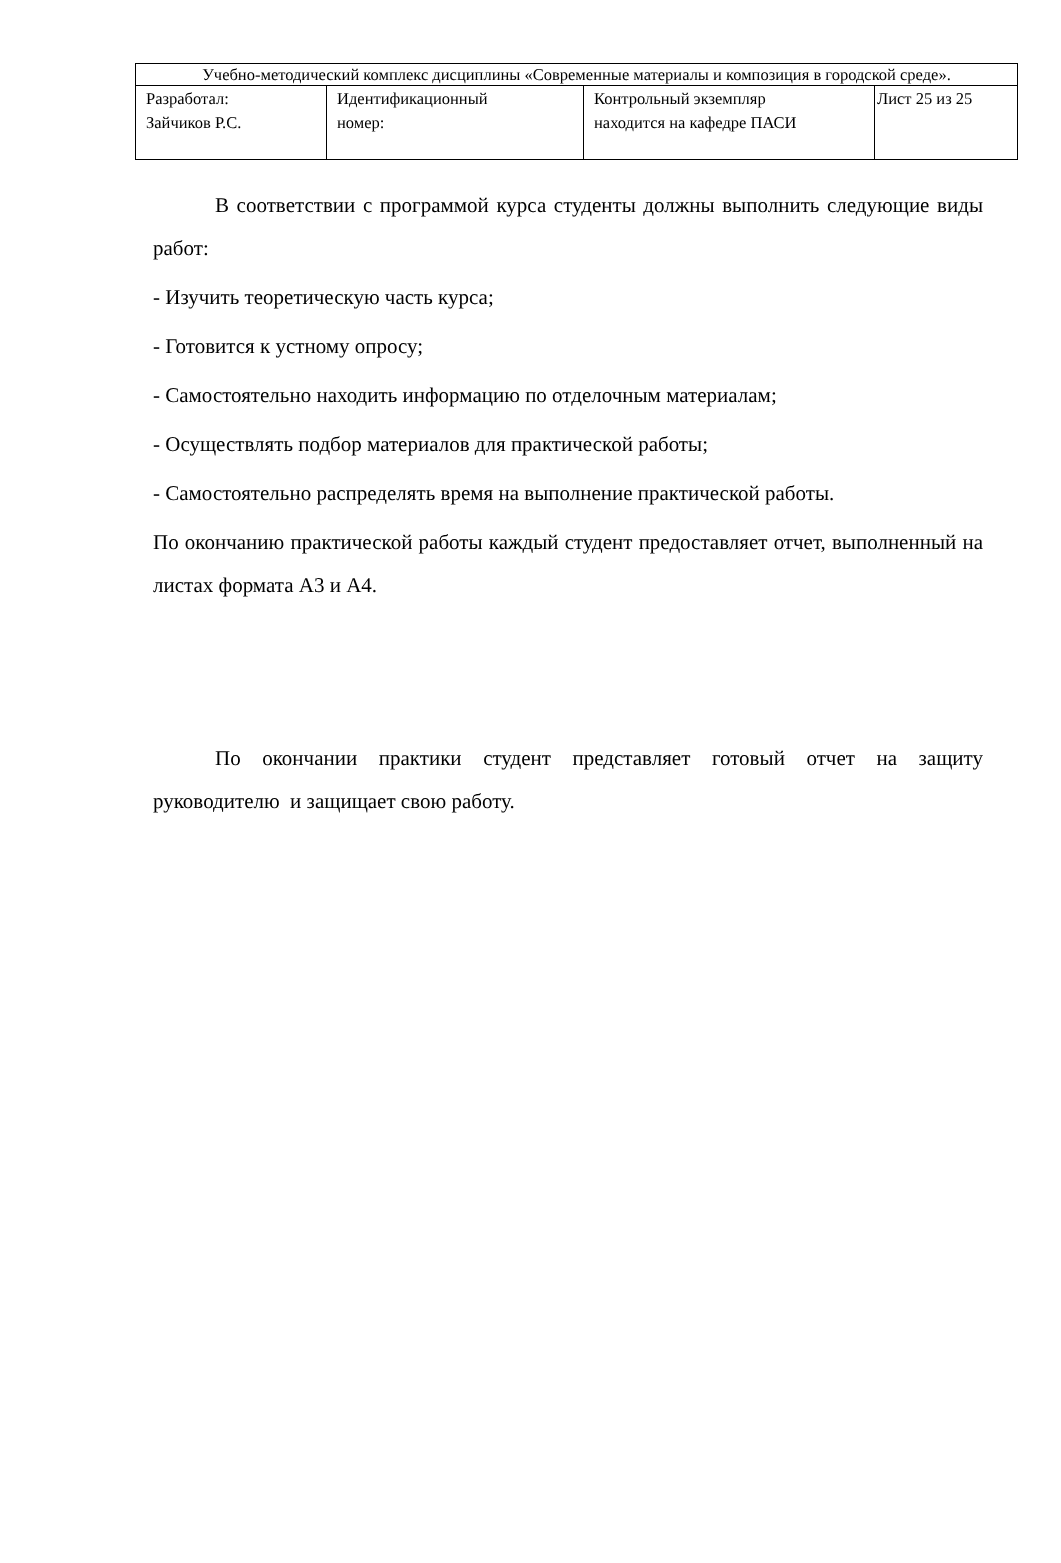| Учебно-методический комплекс дисциплины «Современные материалы и композиция в городской среде». | | | |
| Разработал: Зайчиков Р.С. | Идентификационный номер: | Контрольный экземпляр находится на кафедре ПАСИ | Лист 25 из 25 |
В соответствии с программой курса студенты должны выполнить следующие виды работ:
- Изучить теоретическую часть курса;
- Готовится к устному опросу;
- Самостоятельно находить информацию по отделочным материалам;
- Осуществлять подбор материалов для практической работы;
- Самостоятельно распределять время на выполнение практической работы.
По окончанию практической работы каждый студент предоставляет отчет, выполненный на листах формата А3 и А4.
По окончании практики студент представляет готовый отчет на защиту руководителю и защищает свою работу.